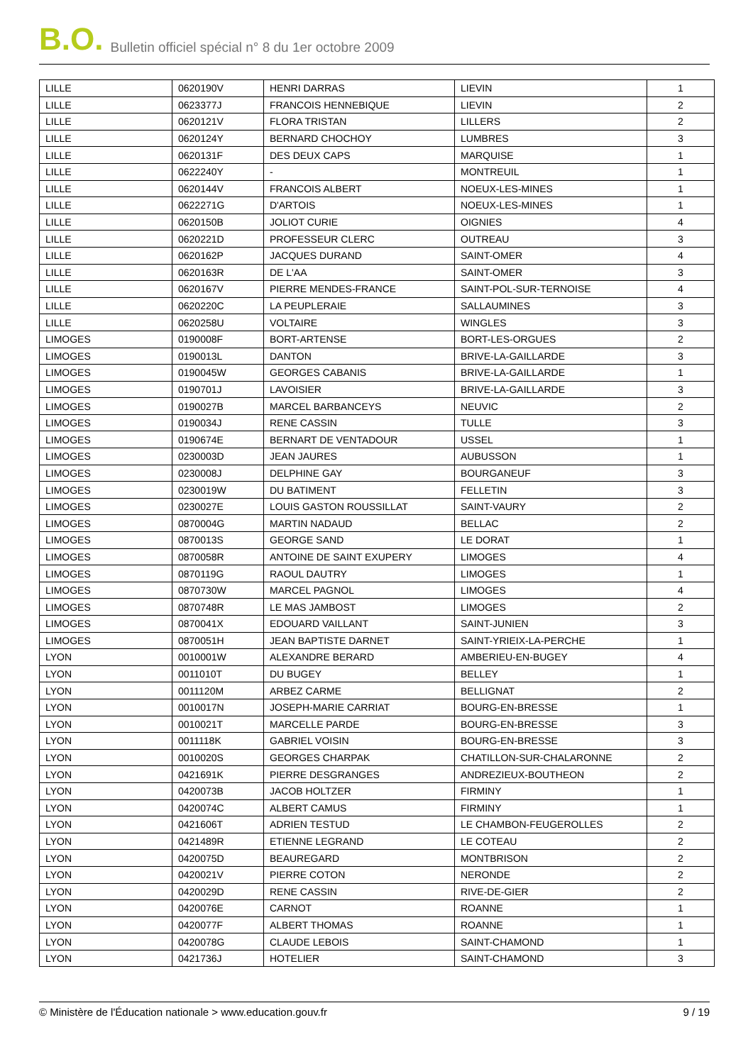B.O. Bulletin officiel spécial n° 8 du 1er octobre 2009
| LILLE | 0620190V | HENRI DARRAS | LIEVIN | 1 |
| LILLE | 0623377J | FRANCOIS HENNEBIQUE | LIEVIN | 2 |
| LILLE | 0620121V | FLORA TRISTAN | LILLERS | 2 |
| LILLE | 0620124Y | BERNARD CHOCHOY | LUMBRES | 3 |
| LILLE | 0620131F | DES DEUX CAPS | MARQUISE | 1 |
| LILLE | 0622240Y | - | MONTREUIL | 1 |
| LILLE | 0620144V | FRANCOIS ALBERT | NOEUX-LES-MINES | 1 |
| LILLE | 0622271G | D'ARTOIS | NOEUX-LES-MINES | 1 |
| LILLE | 0620150B | JOLIOT CURIE | OIGNIES | 4 |
| LILLE | 0620221D | PROFESSEUR CLERC | OUTREAU | 3 |
| LILLE | 0620162P | JACQUES DURAND | SAINT-OMER | 4 |
| LILLE | 0620163R | DE L'AA | SAINT-OMER | 3 |
| LILLE | 0620167V | PIERRE MENDES-FRANCE | SAINT-POL-SUR-TERNOISE | 4 |
| LILLE | 0620220C | LA PEUPLERAIE | SALLAUMINES | 3 |
| LILLE | 0620258U | VOLTAIRE | WINGLES | 3 |
| LIMOGES | 0190008F | BORT-ARTENSE | BORT-LES-ORGUES | 2 |
| LIMOGES | 0190013L | DANTON | BRIVE-LA-GAILLARDE | 3 |
| LIMOGES | 0190045W | GEORGES CABANIS | BRIVE-LA-GAILLARDE | 1 |
| LIMOGES | 0190701J | LAVOISIER | BRIVE-LA-GAILLARDE | 3 |
| LIMOGES | 0190027B | MARCEL BARBANCEYS | NEUVIC | 2 |
| LIMOGES | 0190034J | RENE CASSIN | TULLE | 3 |
| LIMOGES | 0190674E | BERNART DE VENTADOUR | USSEL | 1 |
| LIMOGES | 0230003D | JEAN JAURES | AUBUSSON | 1 |
| LIMOGES | 0230008J | DELPHINE GAY | BOURGANEUF | 3 |
| LIMOGES | 0230019W | DU BATIMENT | FELLETIN | 3 |
| LIMOGES | 0230027E | LOUIS GASTON ROUSSILLAT | SAINT-VAURY | 2 |
| LIMOGES | 0870004G | MARTIN NADAUD | BELLAC | 2 |
| LIMOGES | 0870013S | GEORGE SAND | LE DORAT | 1 |
| LIMOGES | 0870058R | ANTOINE DE SAINT EXUPERY | LIMOGES | 4 |
| LIMOGES | 0870119G | RAOUL DAUTRY | LIMOGES | 1 |
| LIMOGES | 0870730W | MARCEL PAGNOL | LIMOGES | 4 |
| LIMOGES | 0870748R | LE MAS JAMBOST | LIMOGES | 2 |
| LIMOGES | 0870041X | EDOUARD VAILLANT | SAINT-JUNIEN | 3 |
| LIMOGES | 0870051H | JEAN BAPTISTE DARNET | SAINT-YRIEIX-LA-PERCHE | 1 |
| LYON | 0010001W | ALEXANDRE BERARD | AMBERIEU-EN-BUGEY | 4 |
| LYON | 0011010T | DU BUGEY | BELLEY | 1 |
| LYON | 0011120M | ARBEZ CARME | BELLIGNAT | 2 |
| LYON | 0010017N | JOSEPH-MARIE CARRIAT | BOURG-EN-BRESSE | 1 |
| LYON | 0010021T | MARCELLE PARDE | BOURG-EN-BRESSE | 3 |
| LYON | 0011118K | GABRIEL VOISIN | BOURG-EN-BRESSE | 3 |
| LYON | 0010020S | GEORGES CHARPAK | CHATILLON-SUR-CHALARONNE | 2 |
| LYON | 0421691K | PIERRE DESGRANGES | ANDREZIEUX-BOUTHEON | 2 |
| LYON | 0420073B | JACOB HOLTZER | FIRMINY | 1 |
| LYON | 0420074C | ALBERT CAMUS | FIRMINY | 1 |
| LYON | 0421606T | ADRIEN TESTUD | LE CHAMBON-FEUGEROLLES | 2 |
| LYON | 0421489R | ETIENNE LEGRAND | LE COTEAU | 2 |
| LYON | 0420075D | BEAUREGARD | MONTBRISON | 2 |
| LYON | 0420021V | PIERRE COTON | NERONDE | 2 |
| LYON | 0420029D | RENE CASSIN | RIVE-DE-GIER | 2 |
| LYON | 0420076E | CARNOT | ROANNE | 1 |
| LYON | 0420077F | ALBERT THOMAS | ROANNE | 1 |
| LYON | 0420078G | CLAUDE LEBOIS | SAINT-CHAMOND | 1 |
| LYON | 0421736J | HOTELIER | SAINT-CHAMOND | 3 |
© Ministère de l'Éducation nationale > www.education.gouv.fr 9 / 19